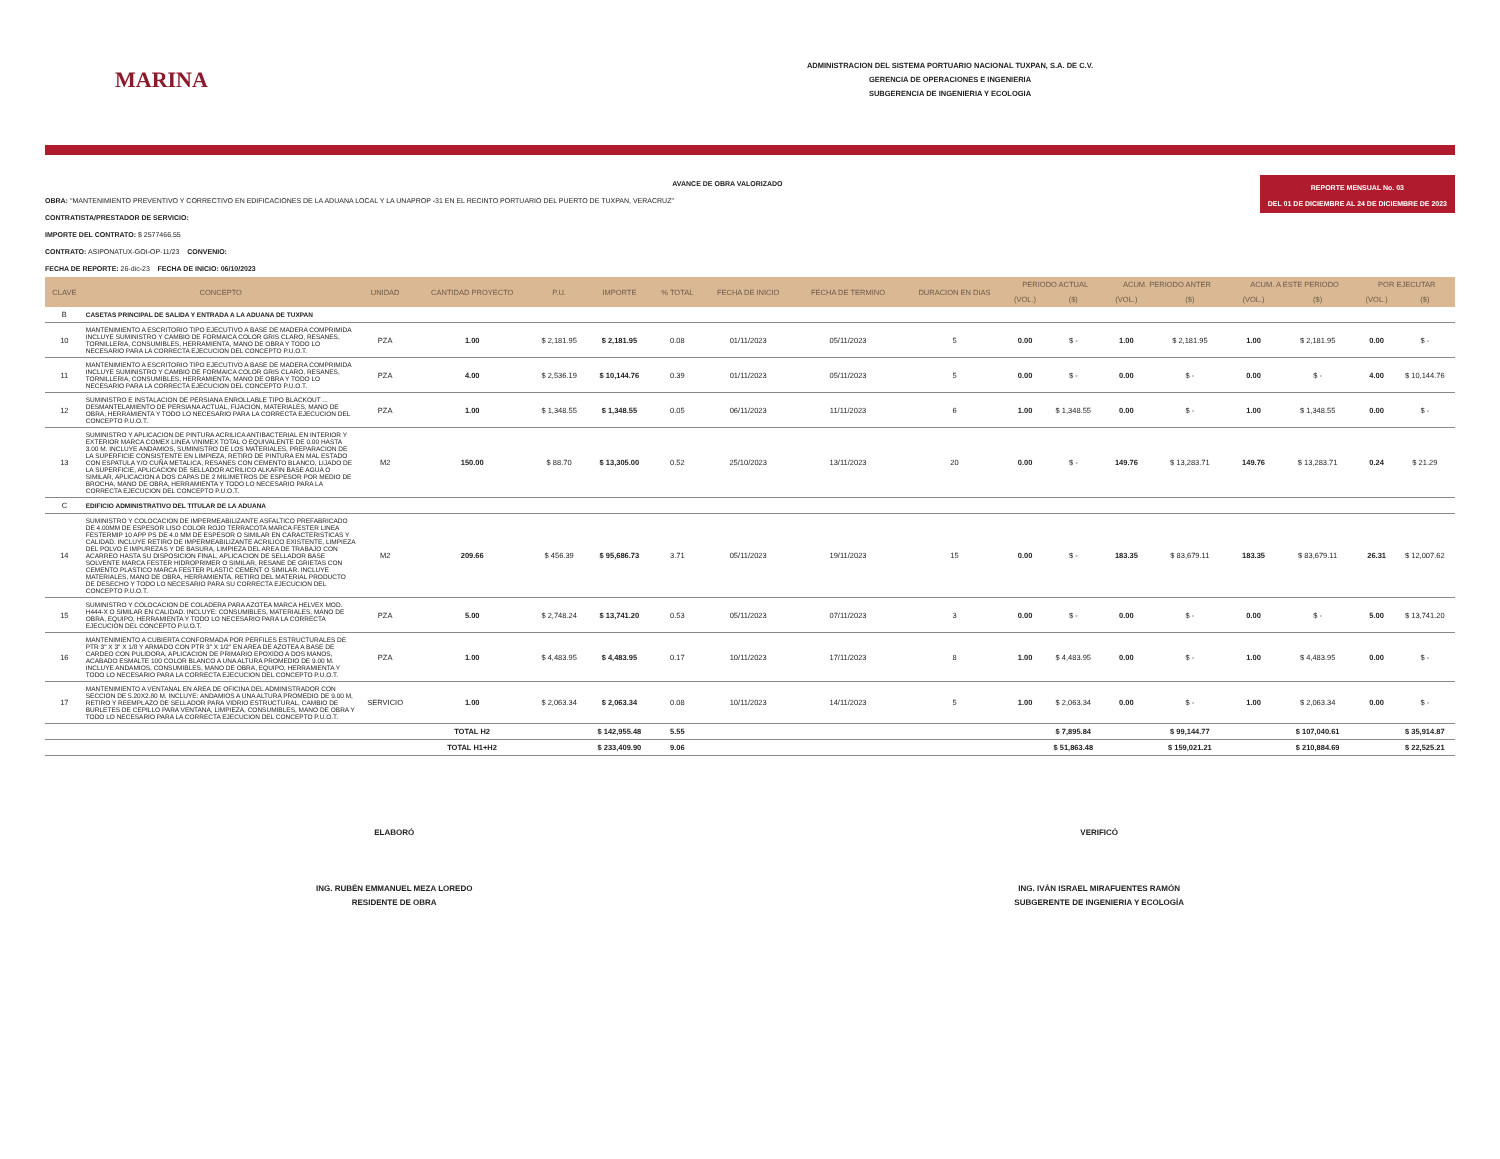MARINA
ADMINISTRACION DEL SISTEMA PORTUARIO NACIONAL TUXPAN, S.A. DE C.V.
GERENCIA DE OPERACIONES E INGENIERIA
SUBGERENCIA DE INGENIERIA Y ECOLOGIA
AVANCE DE OBRA VALORIZADO
OBRA: "MANTENIMIENTO PREVENTIVO Y CORRECTIVO EN EDIFICACIONES DE LA ADUANA LOCAL Y LA UNAPROP -31 EN EL RECINTO PORTUARIO DEL PUERTO DE TUXPAN, VERACRUZ"
CONTRATISTA/PRESTADOR DE SERVICIO:
IMPORTE DEL CONTRATO: $ 2577466.55
CONTRATO: ASIPONATUX-GOI-OP-11/23 CONVENIO:
FECHA DE REPORTE: 26-dic-23 FECHA DE INICIO: 06/10/2023
REPORTE MENSUAL No. 03
DEL 01 DE DICIEMBRE AL 24 DE DICIEMBRE DE 2023
| CLAVE | CONCEPTO | UNIDAD | CANTIDAD PROYECTO | P.U. | IMPORTE | % TOTAL | FECHA DE INICIO | FECHA DE TERMINO | DURACION EN DIAS | PERIODO ACTUAL | | ACUM. PERIODO ANTER | | ACUM. A ESTE PERIODO | | POR EJECUTAR | |
| --- | --- | --- | --- | --- | --- | --- | --- | --- | --- | --- | --- | --- | --- | --- | --- | --- | --- |
| | | | | | | | | | | (VOL.) | ($) | (VOL.) | ($) | (VOL.) | ($) | (VOL.) | ($) |
| B | CASETAS PRINCIPAL DE SALIDA Y ENTRADA A LA ADUANA DE TUXPAN | | | | | | | | | | | | | | | | |
| 10 | MANTENIMIENTO A ESCRITORIO TIPO EJECUTIVO A BASE DE MADERA COMPRIMIDA INCLUYE SUMINISTRO Y CAMBIO DE FORMAICA COLOR GRIS CLARO, RESANES, TORNILLERIA, CONSUMIBLES, HERRAMIENTA, MANO DE OBRA Y TODO LO NECESARIO PARA LA CORRECTA EJECUCION DEL CONCEPTO P.U.O.T. | PZA | 1.00 | $ 2,181.95 | $ 2,181.95 | 0.08 | 01/11/2023 | 05/11/2023 | 5 | 0.00 | $ - | 1.00 | $ 2,181.95 | 1.00 | $ 2,181.95 | 0.00 | $ - |
| 11 | MANTENIMIENTO A ESCRITORIO TIPO EJECUTIVO A BASE DE MADERA COMPRIMIDA INCLUYE SUMINISTRO Y CAMBIO DE FORMAICA COLOR GRIS CLARO, RESANES, TORNILLERIA, CONSUMIBLES, HERRAMIENTA, MANO DE OBRA Y TODO LO NECESARIO PARA LA CORRECTA EJECUCION DEL CONCEPTO P.U.O.T. | PZA | 4.00 | $ 2,536.19 | $ 10,144.76 | 0.39 | 01/11/2023 | 05/11/2023 | 5 | 0.00 | $ - | 0.00 | $ - | 0.00 | $ - | 4.00 | $ 10,144.76 |
| 12 | SUMINISTRO E INSTALACION DE PERSIANA ENROLLABLE TIPO BLACKOUT ... DESMANTELAMIENTO DE PERSIANA ACTUAL, FIJACION, MATERIALES, MANO DE OBRA, HERRAMIENTA Y TODO LO NECESARIO PARA LA CORRECTA EJECUCION DEL CONCEPTO P.U.O.T. | PZA | 1.00 | $ 1,348.55 | $ 1,348.55 | 0.05 | 06/11/2023 | 11/11/2023 | 6 | 1.00 | $ 1,348.55 | 0.00 | $ - | 1.00 | $ 1,348.55 | 0.00 | $ - |
| 13 | SUMINISTRO Y APLICACION DE PINTURA ACRILICA ANTIBACTERIAL EN INTERIOR Y EXTERIOR MARCA COMEX LINEA VINIMEX TOTAL O EQUIVALENTE DE 0.00 HASTA 3.00 M. INCLUYE ANDAMIOS, SUMINISTRO DE LOS MATERIALES, PREPARACION DE LA SUPERFICIE CONSISTENTE EN LIMPIEZA, RETIRO DE PINTURA EN MAL ESTADO CON ESPATULA Y/O CUÑA METALICA, RESANES CON CEMENTO BLANCO, LIJADO DE LA SUPERFICIE, APLICACION DE SELLADOR ACRILICO ALKAFIN BASE AGUA O SIMILAR, APLICACION A DOS CAPAS DE 2 MILIMETROS DE ESPESOR POR MEDIO DE BROCHA, MANO DE OBRA, HERRAMIENTA Y TODO LO NECESARIO PARA LA CORRECTA EJECUCION DEL CONCEPTO P.U.O.T. | M2 | 150.00 | $ 88.70 | $ 13,305.00 | 0.52 | 25/10/2023 | 13/11/2023 | 20 | 0.00 | $ - | 149.76 | $ 13,283.71 | 149.76 | $ 13,283.71 | 0.24 | $ 21.29 |
| C | EDIFICIO ADMINISTRATIVO DEL TITULAR DE LA ADUANA | | | | | | | | | | | | | | | | |
| 14 | SUMINISTRO Y COLOCACION DE IMPERMEABILIZANTE ASFALTICO PREFABRICADO DE 4.00MM DE ESPESOR LISO COLOR ROJO TERRACOTA MARCA FESTER LINEA FESTERMIP 10 APP PS DE 4.0 MM DE ESPESOR O SIMILAR EN CARACTERISTICAS Y CALIDAD. INCLUYE RETIRO DE IMPERMEABILIZANTE ACRILICO EXISTENTE, LIMPIEZA DEL POLVO E IMPUREZAS Y DE BASURA, LIMPIEZA DEL AREA DE TRABAJO CON ACARREO HASTA SU DISPOSICION FINAL, APLICACION DE SELLADOR BASE SOLVENTE MARCA FESTER HIDROPRIMER O SIMILAR, RESANE DE GRIETAS CON CEMENTO PLASTICO MARCA FESTER PLASTIC CEMENT O SIMILAR. INCLUYE MATERIALES, MANO DE OBRA, HERRAMIENTA, RETIRO DEL MATERIAL PRODUCTO DE DESECHO Y TODO LO NECESARIO PARA SU CORRECTA EJECUCION DEL CONCEPTO P.U.O.T. | M2 | 209.66 | $ 456.39 | $ 95,686.73 | 3.71 | 05/11/2023 | 19/11/2023 | 15 | 0.00 | $ - | 183.35 | $ 83,679.11 | 183.35 | $ 83,679.11 | 26.31 | $ 12,007.62 |
| 15 | SUMINISTRO Y COLOCACION DE COLADERA PARA AZOTEA MARCA HELVEX MOD. H444-X O SIMILAR EN CALIDAD. INCLUYE: CONSUMIBLES, MATERIALES, MANO DE OBRA, EQUIPO, HERRAMIENTA Y TODO LO NECESARIO PARA LA CORRECTA EJECUCION DEL CONCEPTO P.U.O.T. | PZA | 5.00 | $ 2,748.24 | $ 13,741.20 | 0.53 | 05/11/2023 | 07/11/2023 | 3 | 0.00 | $ - | 0.00 | $ - | 0.00 | $ - | 5.00 | $ 13,741.20 |
| 16 | MANTENIMIENTO A CUBIERTA CONFORMADA POR PERFILES ESTRUCTURALES DE PTR 3" X 3" X 1/8 Y ARMADO CON PTR 3" X 1/2" EN AREA DE AZOTEA A BASE DE CARDEO CON PULIDORA, APLICACION DE PRIMARIO EPOXIDO A DOS MANOS, ACABADO ESMALTE 100 COLOR BLANCO A UNA ALTURA PROMEDIO DE 9.00 M. INCLUYE ANDAMIOS, CONSUMIBLES, MANO DE OBRA, EQUIPO, HERRAMIENTA Y TODO LO NECESARIO PARA LA CORRECTA EJECUCION DEL CONCEPTO P.U.O.T. | PZA | 1.00 | $ 4,483.95 | $ 4,483.95 | 0.17 | 10/11/2023 | 17/11/2023 | 8 | 1.00 | $ 4,483.95 | 0.00 | $ - | 1.00 | $ 4,483.95 | 0.00 | $ - |
| 17 | MANTENIMIENTO A VENTANAL EN AREA DE OFICINA DEL ADMINISTRADOR CON SECCION DE 5.20X2.80 M. INCLUYE: ANDAMIOS A UNA ALTURA PROMEDIO DE 9.00 M, RETIRO Y REEMPLAZO DE SELLADOR PARA VIDRIO ESTRUCTURAL, CAMBIO DE BURLETES DE CEPILLO PARA VENTANA, LIMPIEZA, CONSUMIBLES, MANO DE OBRA Y TODO LO NECESARIO PARA LA CORRECTA EJECUCION DEL CONCEPTO P.U.O.T. | SERVICIO | 1.00 | $ 2,063.34 | $ 2,063.34 | 0.08 | 10/11/2023 | 14/11/2023 | 5 | 1.00 | $ 2,063.34 | 0.00 | $ - | 1.00 | $ 2,063.34 | 0.00 | $ - |
| | | TOTAL H2 | | | $ 142,955.48 | 5.55 | | | | | $ 7,895.84 | | $ 99,144.77 | | $ 107,040.61 | | $ 35,914.87 |
| | | TOTAL H1+H2 | | | $ 233,409.90 | 9.06 | | | | | $ 51,863.48 | | $ 159,021.21 | | $ 210,884.69 | | $ 22,525.21 |
ELABORÓ
ING. RUBÉN EMMANUEL MEZA LOREDO
RESIDENTE DE OBRA
VERIFICÓ
ING. IVÁN ISRAEL MIRAFUENTES RAMÓN
SUBGERENTE DE INGENIERIA Y ECOLOGÍA